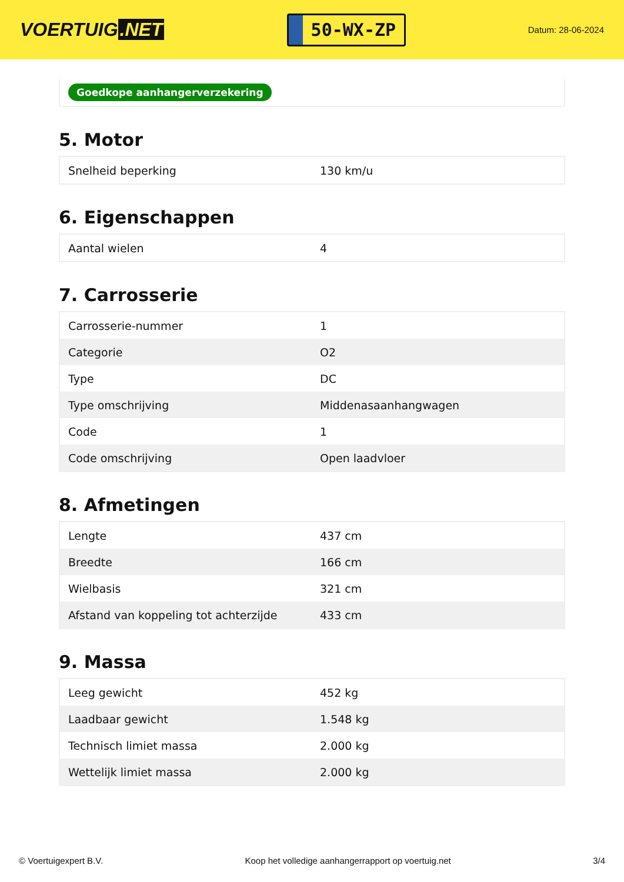VOERTUIG.NET
50-WX-ZP
Datum: 28-06-2024
Goedkope aanhangerverzekering
5. Motor
| Snelheid beperking | 130 km/u |
6. Eigenschappen
| Aantal wielen | 4 |
7. Carrosserie
| Carrosserie-nummer | 1 |
| Categorie | O2 |
| Type | DC |
| Type omschrijving | Middenasaanhangwagen |
| Code | 1 |
| Code omschrijving | Open laadvloer |
8. Afmetingen
| Lengte | 437 cm |
| Breedte | 166 cm |
| Wielbasis | 321 cm |
| Afstand van koppeling tot achterzijde | 433 cm |
9. Massa
| Leeg gewicht | 452 kg |
| Laadbaar gewicht | 1.548 kg |
| Technisch limiet massa | 2.000 kg |
| Wettelijk limiet massa | 2.000 kg |
© Voertuigexpert B.V. Koop het volledige aanhangerrapport op voertuig.net 3/4